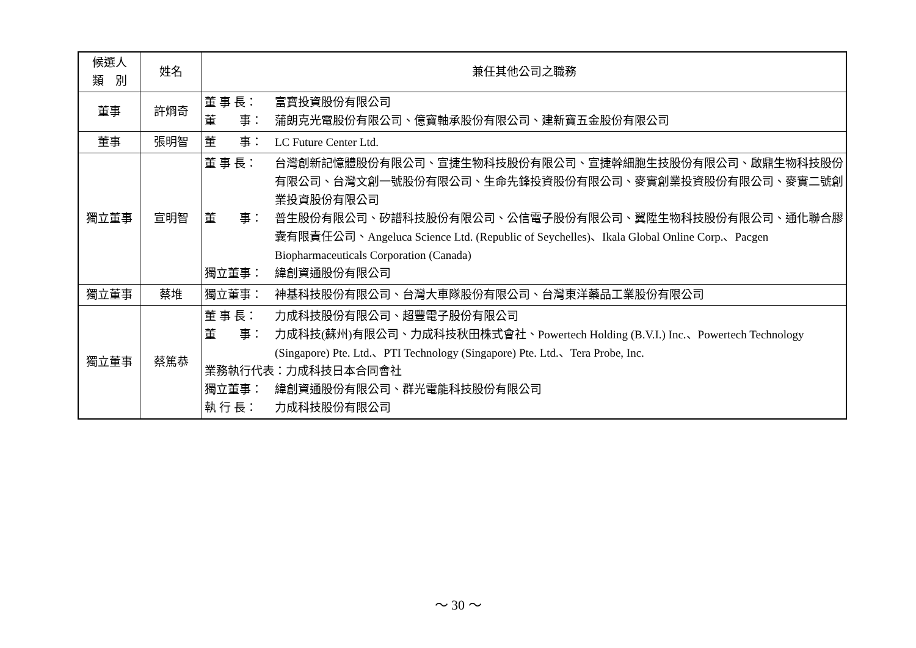| 候選人 類 別 | 姓名 | 兼任其他公司之職務 |
| --- | --- | --- |
| 董事 | 許烱奇 | 董 事 長： 富寶投資股份有限公司 董 事： 蒲朗克光電股份有限公司、億寶軸承股份有限公司、建新寶五金股份有限公司 |
| 董事 | 張明智 | 董 事： LC Future Center Ltd. |
| 獨立董事 | 宣明智 | 董 事 長： 台灣創新記憶體股份有限公司、宣捷生物科技股份有限公司、宣捷幹細胞生技股份有限公司、啟鼎生物科技股份有限公司、台灣文創一號股份有限公司、生命先鋒投資股份有限公司、麥實創業投資股份有限公司、麥實二號創業投資股份有限公司 董 事： 普生股份有限公司、矽譜科技股份有限公司、公信電子股份有限公司、翼陞生物科技股份有限公司、通化聯合膠囊有限責任公司、Angeluca Science Ltd. (Republic of Seychelles)、Ikala Global Online Corp.、Pacgen Biopharmaceuticals Corporation (Canada) 獨立董事： 緯創資通股份有限公司 |
| 獨立董事 | 蔡堆 | 獨立董事： 神基科技股份有限公司、台灣大車隊股份有限公司、台灣東洋藥品工業股份有限公司 |
| 獨立董事 | 蔡篤恭 | 董 事 長： 力成科技股份有限公司、超豐電子股份有限公司 董 事： 力成科技(蘇州)有限公司、力成科技秋田株式會社、Powertech Holding (B.V.I.) Inc.、Powertech Technology (Singapore) Pte. Ltd.、PTI Technology (Singapore) Pte. Ltd.、Tera Probe, Inc. 業務執行代表：力成科技日本合同會社 獨立董事： 緯創資通股份有限公司、群光電能科技股份有限公司 執 行 長： 力成科技股份有限公司 |
～ 30 ～